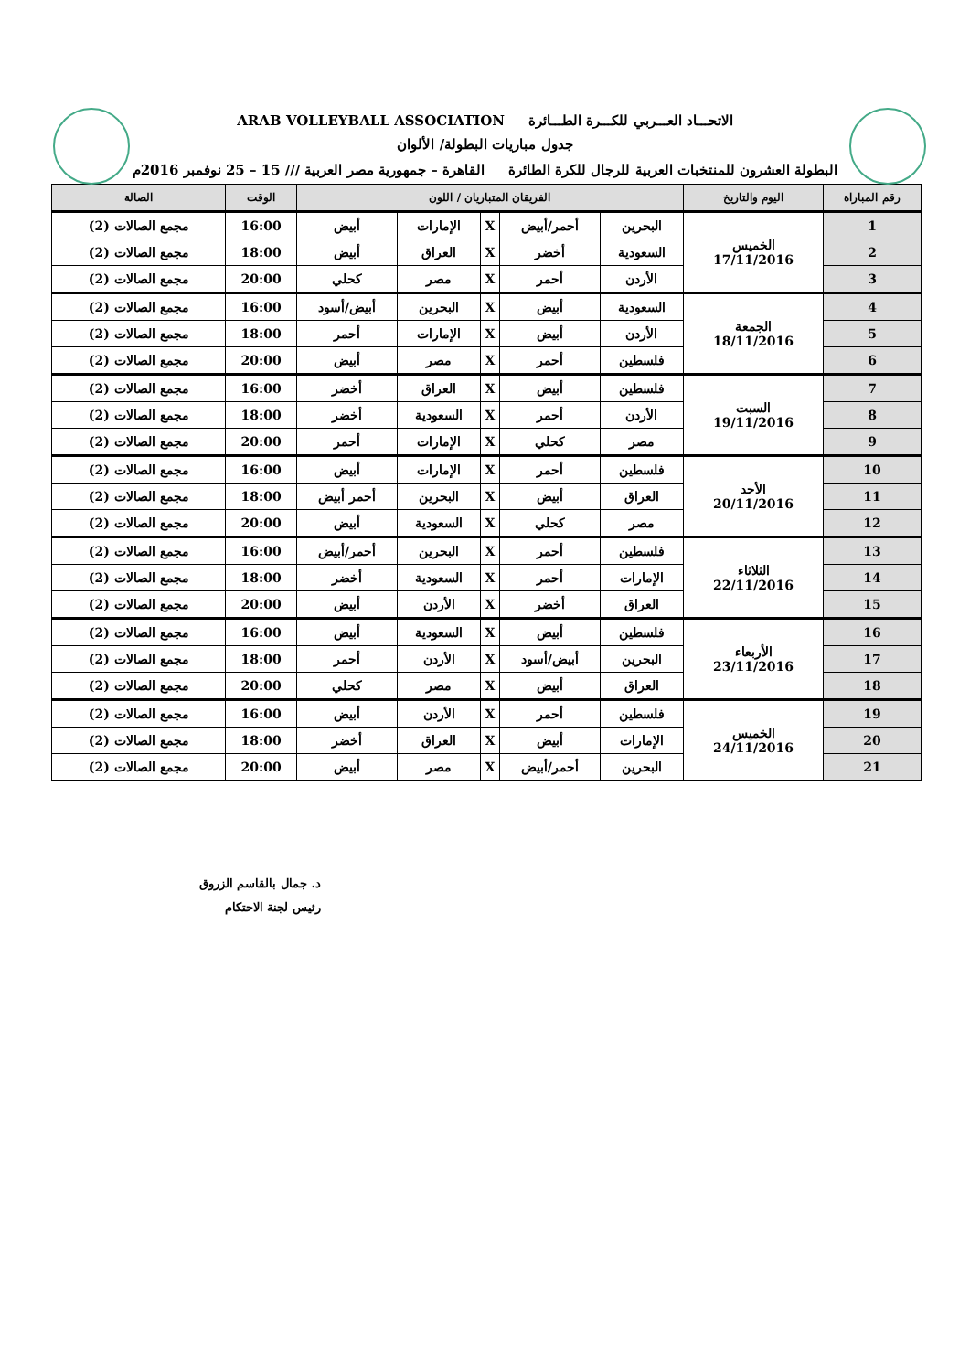الاتحـــاد العـــربي للكـــرة الطـــائرة ARAB VOLLEYBALL ASSOCIATION
جدول مباريات البطولة/ الألوان
البطولة العشرون للمنتخبات العربية للرجال للكرة الطائرة القاهرة – جمهورية مصر العربية /// 15 – 25 نوفمبر 2016م
| رقم المباراة | اليوم والتاريخ | الفريقان المتباريان / اللون | | | | | الوقت | الصالة |
| --- | --- | --- | --- | --- | --- | --- | --- | --- |
| 1 | الخميس 17/11/2016 | البحرين | أحمر/أبيض | X | الإمارات | أبيض | 16:00 | مجمع الصالات (2) |
| 2 | | السعودية | أخضر | X | العراق | أبيض | 18:00 | مجمع الصالات (2) |
| 3 | | الأردن | أحمر | X | مصر | كحلي | 20:00 | مجمع الصالات (2) |
| 4 | الجمعة 18/11/2016 | السعودية | أبيض | X | البحرين | أبيض/أسود | 16:00 | مجمع الصالات (2) |
| 5 | | الأردن | أبيض | X | الإمارات | أحمر | 18:00 | مجمع الصالات (2) |
| 6 | | فلسطين | أحمر | X | مصر | أبيض | 20:00 | مجمع الصالات (2) |
| 7 | السبت 19/11/2016 | فلسطين | أبيض | X | العراق | أخضر | 16:00 | مجمع الصالات (2) |
| 8 | | الأردن | أحمر | X | السعودية | أخضر | 18:00 | مجمع الصالات (2) |
| 9 | | مصر | كحلي | X | الإمارات | أحمر | 20:00 | مجمع الصالات (2) |
| 10 | الأحد 20/11/2016 | فلسطين | أحمر | X | الإمارات | أبيض | 16:00 | مجمع الصالات (2) |
| 11 | | العراق | أبيض | X | البحرين | أحمر أبيض | 18:00 | مجمع الصالات (2) |
| 12 | | مصر | كحلي | X | السعودية | أبيض | 20:00 | مجمع الصالات (2) |
| 13 | الثلاثاء 22/11/2016 | فلسطين | أحمر | X | البحرين | أحمر/أبيض | 16:00 | مجمع الصالات (2) |
| 14 | | الإمارات | أحمر | X | السعودية | أخضر | 18:00 | مجمع الصالات (2) |
| 15 | | العراق | أخضر | X | الأردن | أبيض | 20:00 | مجمع الصالات (2) |
| 16 | الأربعاء 23/11/2016 | فلسطين | أبيض | X | السعودية | أبيض | 16:00 | مجمع الصالات (2) |
| 17 | | البحرين | أبيض/أسود | X | الأردن | أحمر | 18:00 | مجمع الصالات (2) |
| 18 | | العراق | أبيض | X | مصر | كحلي | 20:00 | مجمع الصالات (2) |
| 19 | الخميس 24/11/2016 | فلسطين | أحمر | X | الأردن | أبيض | 16:00 | مجمع الصالات (2) |
| 20 | | الإمارات | أبيض | X | العراق | أخضر | 18:00 | مجمع الصالات (2) |
| 21 | | البحرين | أحمر/أبيض | X | مصر | أبيض | 20:00 | مجمع الصالات (2) |
د. جمال بالقاسم الزروق
رئيس لجنة الاحتكام